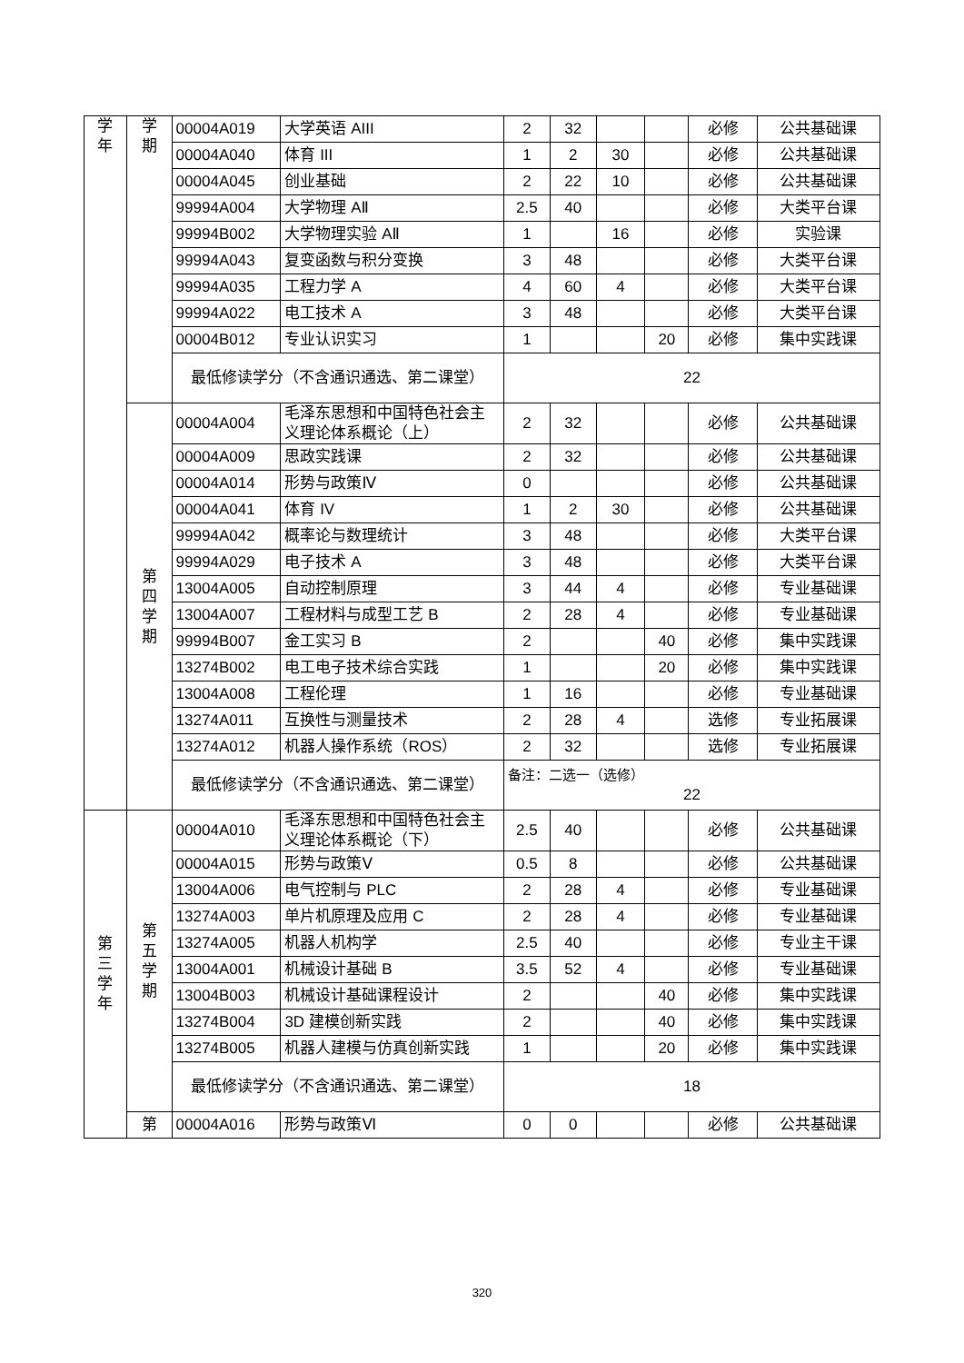| 学 年 | 学 期 | 00004A019 | 大学英语 AIII | 2 | 32 | | | 必修 | 公共基础课 |
| | | 00004A040 | 体育 III | 1 | 2 | 30 | | 必修 | 公共基础课 |
| | | 00004A045 | 创业基础 | 2 | 22 | 10 | | 必修 | 公共基础课 |
| | | 99994A004 | 大学物理 AⅡ | 2.5 | 40 | | | 必修 | 大类平台课 |
| | | 99994B002 | 大学物理实验 AⅡ | 1 | | 16 | | 必修 | 实验课 |
| | | 99994A043 | 复变函数与积分变换 | 3 | 48 | | | 必修 | 大类平台课 |
| | | 99994A035 | 工程力学 A | 4 | 60 | 4 | | 必修 | 大类平台课 |
| | | 99994A022 | 电工技术 A | 3 | 48 | | | 必修 | 大类平台课 |
| | | 00004B012 | 专业认识实习 | 1 | | | 20 | 必修 | 集中实践课 |
| | | 最低修读学分（不含通识通选、第二课堂） | | 22 | | | | | |
| | 第 四 学 期 | 00004A004 | 毛泽东思想和中国特色社会主义理论体系概论（上） | 2 | 32 | | | 必修 | 公共基础课 |
| | | 00004A009 | 思政实践课 | 2 | 32 | | | 必修 | 公共基础课 |
| | | 00004A014 | 形势与政策Ⅳ | 0 | | | | 必修 | 公共基础课 |
| | | 00004A041 | 体育 IV | 1 | 2 | 30 | | 必修 | 公共基础课 |
| | | 99994A042 | 概率论与数理统计 | 3 | 48 | | | 必修 | 大类平台课 |
| | | 99994A029 | 电子技术 A | 3 | 48 | | | 必修 | 大类平台课 |
| | | 13004A005 | 自动控制原理 | 3 | 44 | 4 | | 必修 | 专业基础课 |
| | | 13004A007 | 工程材料与成型工艺 B | 2 | 28 | 4 | | 必修 | 专业基础课 |
| | | 99994B007 | 金工实习 B | 2 | | | 40 | 必修 | 集中实践课 |
| | | 13274B002 | 电工电子技术综合实践 | 1 | | | 20 | 必修 | 集中实践课 |
| | | 13004A008 | 工程伦理 | 1 | 16 | | | 必修 | 专业基础课 |
| | | 13274A011 | 互换性与测量技术 | 2 | 28 | 4 | | 选修 | 专业拓展课 |
| | | 13274A012 | 机器人操作系统（ROS） | 2 | 32 | | | 选修 | 专业拓展课 |
| | | 最低修读学分（不含通识通选、第二课堂） | | 备注：二选一（选修） 22 | | | | | |
| 第 三 学 年 | 第 五 学 期 | 00004A010 | 毛泽东思想和中国特色社会主义理论体系概论（下） | 2.5 | 40 | | | 必修 | 公共基础课 |
| | | 00004A015 | 形势与政策Ⅴ | 0.5 | 8 | | | 必修 | 公共基础课 |
| | | 13004A006 | 电气控制与 PLC | 2 | 28 | 4 | | 必修 | 专业基础课 |
| | | 13274A003 | 单片机原理及应用 C | 2 | 28 | 4 | | 必修 | 专业基础课 |
| | | 13274A005 | 机器人机构学 | 2.5 | 40 | | | 必修 | 专业主干课 |
| | | 13004A001 | 机械设计基础 B | 3.5 | 52 | 4 | | 必修 | 专业基础课 |
| | | 13004B003 | 机械设计基础课程设计 | 2 | | | 40 | 必修 | 集中实践课 |
| | | 13274B004 | 3D 建模创新实践 | 2 | | | 40 | 必修 | 集中实践课 |
| | | 13274B005 | 机器人建模与仿真创新实践 | 1 | | | 20 | 必修 | 集中实践课 |
| | | 最低修读学分（不含通识通选、第二课堂） | | 18 | | | | | |
| | 第 | 00004A016 | 形势与政策Ⅵ | 0 | 0 | | | 必修 | 公共基础课 |
320